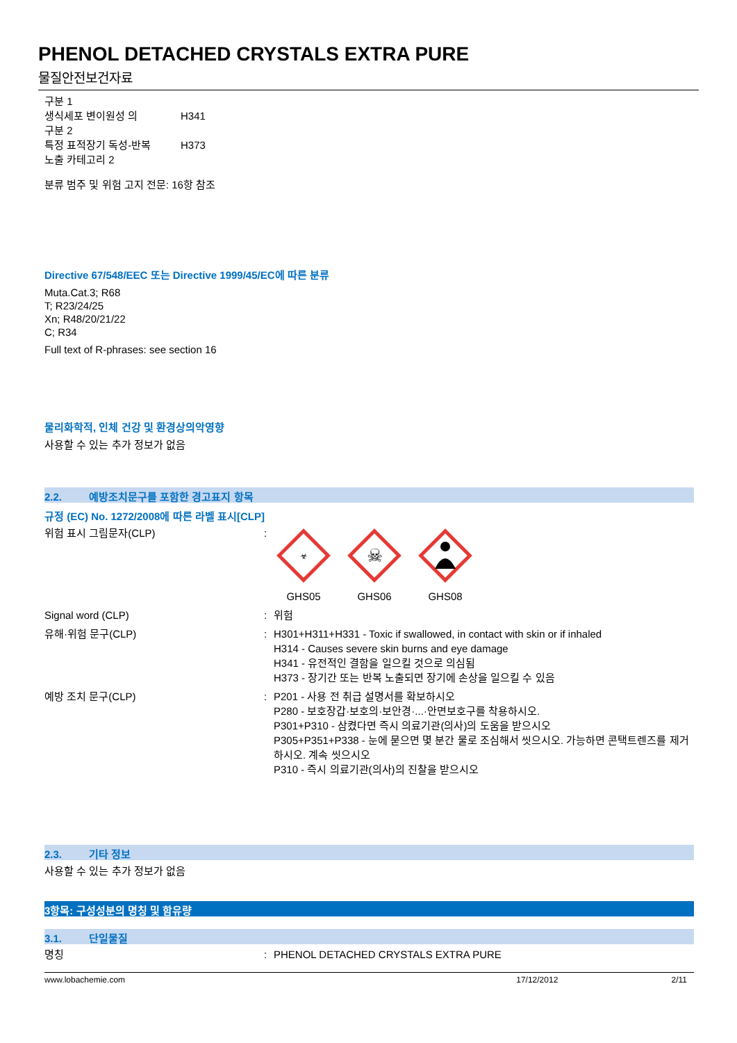PHENOL DETACHED CRYSTALS EXTRA PURE
물질안전보건자료
| 구분 1 생식세포 변이원성 의 구분 2 | H341 |
| 특정 표적장기 독성-반복 노출 카테고리 2 | H373 |
분류 범주 및 위험 고지 전문: 16항 참조
Directive 67/548/EEC 또는 Directive 1999/45/EC에 따른 분류
Muta.Cat.3; R68
T; R23/24/25
Xn; R48/20/21/22
C; R34
Full text of R-phrases: see section 16
물리화학적, 인체 건강 및 환경상의악영향
사용할 수 있는 추가 정보가 없음
2.2. 예방조치문구를 포함한 경고표지 항목
규정 (EC) No. 1272/2008에 따른 라벨 표시[CLP]
| 위험 표시 그림문자(CLP) | : | ☣ GHS05 ☠ GHS06 GHS08 |
| Signal word (CLP) | : | 위험 |
| 유해·위험 문구(CLP) | : | H301+H311+H331 - Toxic if swallowed, in contact with skin or if inhaled H314 - Causes severe skin burns and eye damage H341 - 유전적인 결함을 일으킬 것으로 의심됨 H373 - 장기간 또는 반복 노출되면 장기에 손상을 일으킬 수 있음 |
| 예방 조치 문구(CLP) | : | P201 - 사용 전 취급 설명서를 확보하시오 P280 - 보호장갑·보호의·보안경·...·안면보호구를 착용하시오. P301+P310 - 삼켰다면 즉시 의료기관(의사)의 도움을 받으시오 P305+P351+P338 - 눈에 묻으면 몇 분간 물로 조심해서 씻으시오. 가능하면 콘택트렌즈를 제거하시오. 계속 씻으시오 P310 - 즉시 의료기관(의사)의 진찰을 받으시오 |
2.3. 기타 정보
사용할 수 있는 추가 정보가 없음
3항목: 구성성분의 명칭 및 함유량
3.1. 단일물질
| 명칭 | : | PHENOL DETACHED CRYSTALS EXTRA PURE |
www.lobachemie.com 17/12/2012 2/11